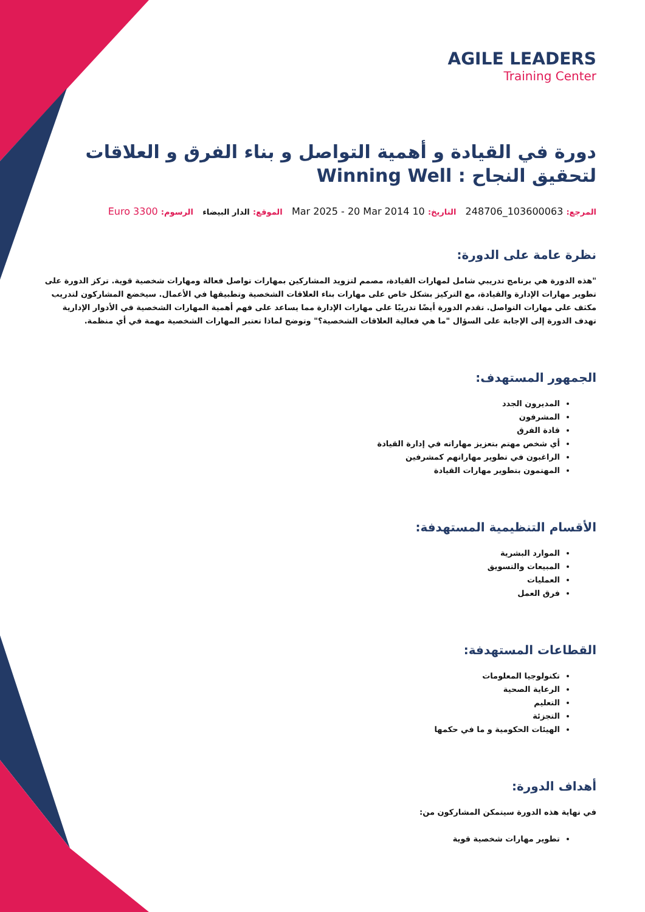AGILE LEADERS
Training Center
دورة في القيادة و أهمية التواصل و بناء الفرق و العلاقات لتحقيق النجاح : Winning Well
المرجع: 103600063_248706 التاريخ: 10 Mar 2025 - 20 Mar 2014 الموقع: الدار البيضاء الرسوم: 3300 Euro
نظرة عامة على الدورة:
"هذه الدورة هي برنامج تدريبي شامل لمهارات القيادة، مصمم لتزويد المشاركين بمهارات تواصل فعالة ومهارات شخصية قوية. تركز الدورة على تطوير مهارات الإدارة والقيادة، مع التركيز بشكل خاص على مهارات بناء العلاقات الشخصية وتطبيقها في الأعمال. سيخضع المشاركون لتدريب مكثف على مهارات التواصل. تقدم الدورة أيضًا تدريبًا على مهارات الإدارة مما يساعد على فهم أهمية المهارات الشخصية في الأدوار الإدارية تهدف الدورة إلى الإجابة على السؤال "ما هي فعالية العلاقات الشخصية؟" وتوضح لماذا تعتبر المهارات الشخصية مهمة في أي منظمة.
الجمهور المستهدف:
المديرون الجدد
المشرفون
قادة الفرق
أي شخص مهتم بتعزيز مهاراته في إدارة القيادة
الراغبون في تطوير مهاراتهم كمشرفين
المهتمون بتطوير مهارات القيادة
الأقسام التنظيمية المستهدفة:
الموارد البشرية
المبيعات والتسويق
العمليات
فرق العمل
القطاعات المستهدفة:
تكنولوجيا المعلومات
الرعاية الصحية
التعليم
التجزئة
الهيئات الحكومية و ما في حكمها
أهداف الدورة:
في نهاية هذه الدورة سيتمكن المشاركون من:
تطوير مهارات شخصية قوية